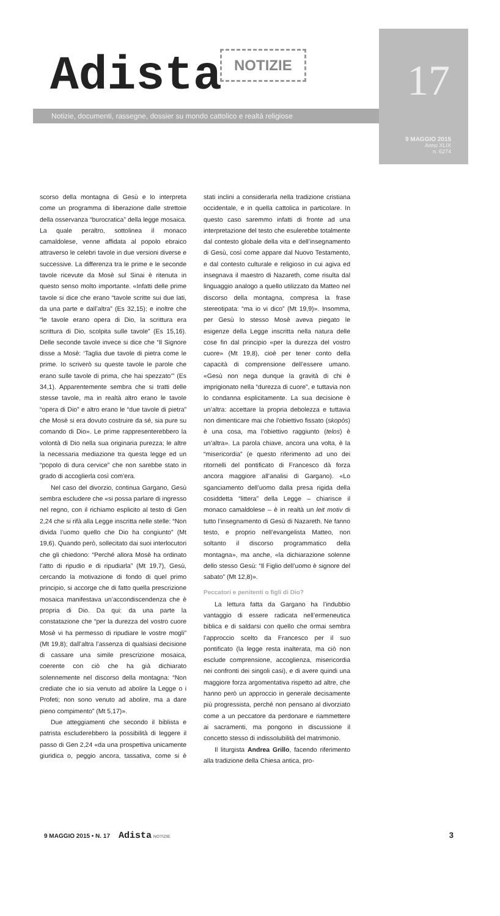Adista NOTIZIE
Notizie, documenti, rassegne, dossier su mondo cattolico e realtà religiose
17
9 MAGGIO 2015
Anno XLIX
n. 6274
scorso della montagna di Gesù e lo interpreta come un programma di liberazione dalle strettoie della osservanza “burocratica” della legge mosaica. La quale peraltro, sottolinea il monaco camaldolese, venne affidata al popolo ebraico attraverso le celebri tavole in due versioni diverse e successive. La differenza tra le prime e le seconde tavole ricevute da Mosè sul Sinai è ritenuta in questo senso molto importante. «Infatti delle prime tavole si dice che erano “tavole scritte sui due lati, da una parte e dall’altra” (Es 32,15); e inoltre che “le tavole erano opera di Dio, la scrittura era scrittura di Dio, scolpita sulle tavole” (Es 15,16). Delle seconde tavole invece si dice che “Il Signore disse a Mosè: ‘Taglia due tavole di pietra come le prime. Io scriverò su queste tavole le parole che erano sulle tavole di prima, che hai spezzato’” (Es 34,1). Apparentemente sembra che si tratti delle stesse tavole, ma in realtà altro erano le tavole “opera di Dio” e altro erano le “due tavole di pietra” che Mosè si era dovuto costruire da sé, sia pure su comando di Dio». Le prime rappresenterebbero la volontà di Dio nella sua originaria purezza; le altre la necessaria mediazione tra questa legge ed un “popolo di dura cervice” che non sarebbe stato in grado di accoglierla così com’era.
Nel caso del divorzio, continua Gargano, Gesù sembra escludere che «si possa parlare di ingresso nel regno, con il richiamo esplicito al testo di Gen 2,24 che si rifà alla Legge inscritta nelle stelle: “Non divida l’uomo quello che Dio ha congiunto” (Mt 19,6). Quando però, sollecitato dai suoi interlocutori che gli chiedono: “Perché allora Mosè ha ordinato l’atto di ripudio e di ripudiarla” (Mt 19,7), Gesù, cercando la motivazione di fondo di quel primo principio, si accorge che di fatto quella prescrizione mosaica manifestava un’accondiscendenza che è propria di Dio. Da qui: da una parte la constatazione che “per la durezza del vostro cuore Mosè vi ha permesso di ripudiare le vostre mogli” (Mt 19,8); dall’altra l’assenza di qualsiasi decisione di cassare una simile prescrizione mosaica, coerente con ciò che ha già dichiarato solennemente nel discorso della montagna: “Non crediate che io sia venuto ad abolire la Legge o i Profeti; non sono venuto ad abolire, ma a dare pieno compimento” (Mt 5,17)».
Due atteggiamenti che secondo il biblista e patrista escluderebbero la possibilità di leggere il passo di Gen 2,24 «da una prospettiva unicamente giuridica o, peggio ancora, tassativa, come si è stati inclini a considerarla nella tradizione cristiana occidentale, e in quella cattolica in particolare. In questo caso saremmo infatti di fronte ad una interpretazione del testo che esulerebbe totalmente dal contesto globale della vita e dell’insegnamento di Gesù, così come appare dal Nuovo Testamento, e dal contesto culturale e religioso in cui agiva ed insegnava il maestro di Nazareth, come risulta dal linguaggio analogo a quello utilizzato da Matteo nel discorso della montagna, compresa la frase stereotipata: “ma io vi dico” (Mt 19,9)». Insomma, per Gesù lo stesso Mosè aveva piegato le esigenze della Legge inscritta nella natura delle cose fin dal principio «per la durezza del vostro cuore» (Mt 19,8), cioè per tener conto della capacità di comprensione dell’essere umano. «Gesù non nega dunque la gravità di chi è imprigionato nella “durezza di cuore”, e tuttavia non lo condanna esplicitamente. La sua decisione è un’altra: accettare la propria debolezza e tuttavia non dimenticare mai che l’obiettivo fissato (skopòs) è una cosa, ma l’obiettivo raggiunto (telos) è un’altra». La parola chiave, ancora una volta, è la “misericordia” (e questo riferimento ad uno dei ritornelli del pontificato di Francesco dà forza ancora maggiore all’analisi di Gargano). «Lo sganciamento dell’uomo dalla presa rigida della cosiddetta “littera” della Legge – chiarisce il monaco camaldolese – è in realtà un leit motiv di tutto l’insegnamento di Gesù di Nazareth. Ne fanno testo, e proprio nell’evangelista Matteo, non soltanto il discorso programmatico della montagna», ma anche, «la dichiarazione solenne dello stesso Gesù: “Il Figlio dell’uomo è signore del sabato” (Mt 12,8)».
Peccatori e penitenti o figli di Dio?
La lettura fatta da Gargano ha l’indubbio vantaggio di essere radicata nell’ermeneutica biblica e di saldarsi con quello che ormai sembra l’approccio scelto da Francesco per il suo pontificato (la legge resta inalterata, ma ciò non esclude comprensione, accoglienza, misericordia nei confronti dei singoli casi), e di avere quindi una maggiore forza argomentativa rispetto ad altre, che hanno però un approccio in generale decisamente più progressista, perché non pensano al divorziato come a un peccatore da perdonare e riammettere ai sacramenti, ma pongono in discussione il concetto stesso di indissolubilità del matrimonio.
Il liturgista Andrea Grillo, facendo riferimento alla tradizione della Chiesa antica, pro-
9 MAGGIO 2015 • N. 17 Adista NOTIZIE 3